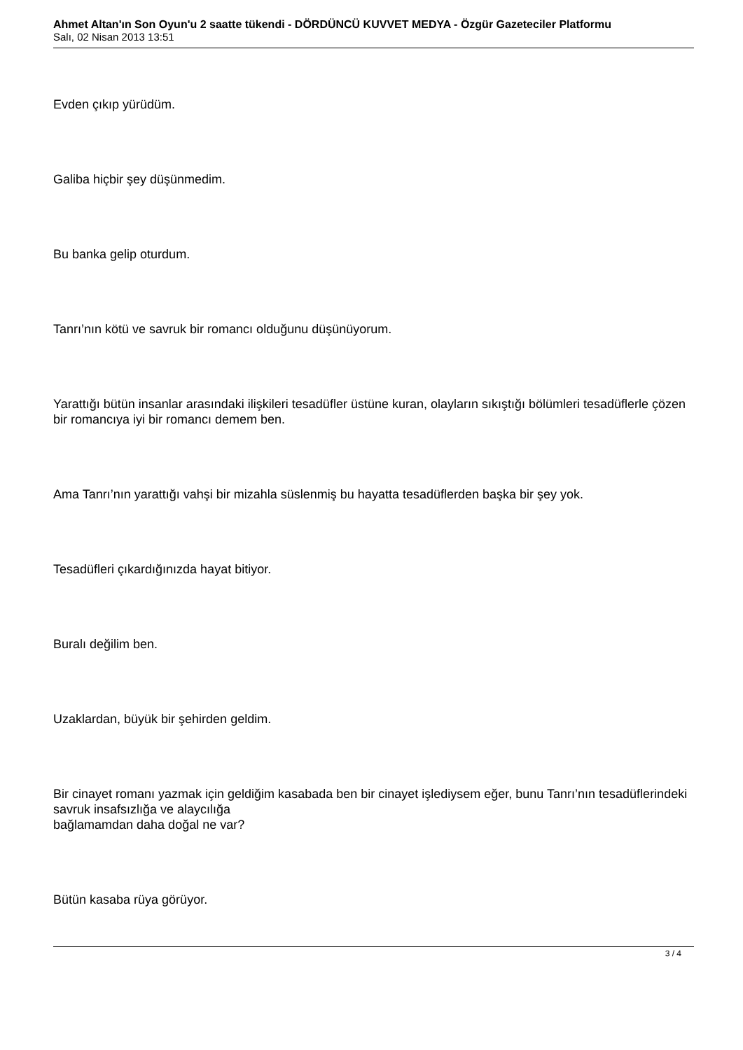Ahmet Altan'ın Son Oyun'u 2 saatte tükendi - DÖRDÜNCÜ KUVVET MEDYA - Özgür Gazeteciler Platformu
Salı, 02 Nisan 2013 13:51
Evden çıkıp yürüdüm.
Galiba hiçbir şey düşünmedim.
Bu banka gelip oturdum.
Tanrı’nın kötü ve savruk bir romancı olduğunu düşünüyorum.
Yarattığı bütün insanlar arasındaki ilişkileri tesadüfler üstüne kuran, olayların sıkıştığı bölümleri tesadüflerle çözen bir romancıya iyi bir romancı demem ben.
Ama Tanrı’nın yarattığı vahşi bir mizahla süslenmiş bu hayatta tesadüflerden başka bir şey yok.
Tesadüfleri çıkardığınızda hayat bitiyor.
Buralı değilim ben.
Uzaklardan, büyük bir şehirden geldim.
Bir cinayet romanı yazmak için geldiğim kasabada ben bir cinayet işlediysem eğer, bunu Tanrı’nın tesadüflerindeki savruk insafsızlığa ve alaycılığa
bağlamamdan daha doğal ne var?
Bütün kasaba rüya görüyor.
3 / 4